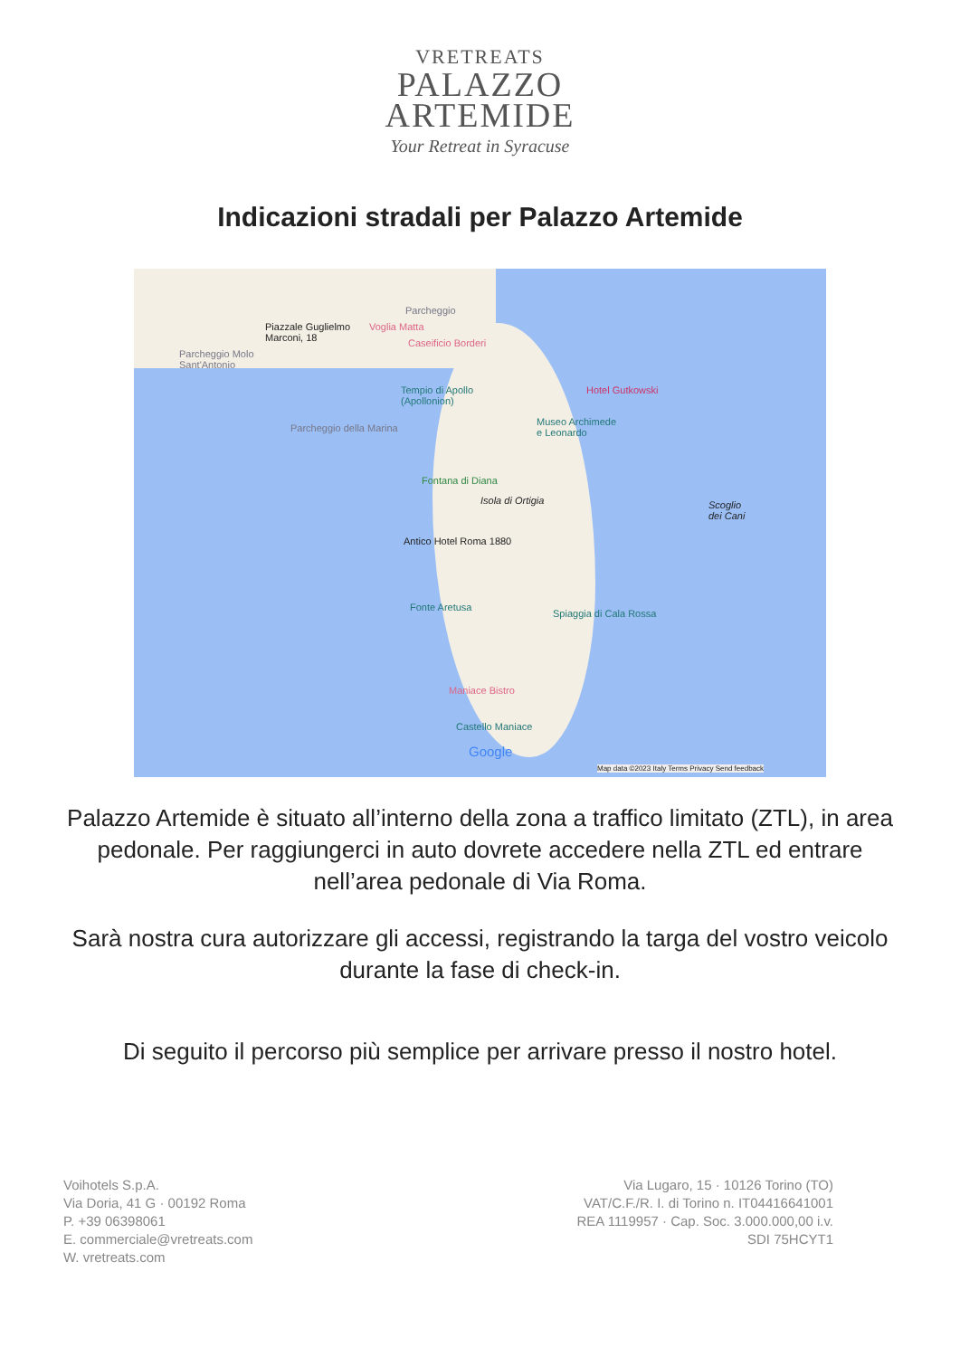VRETREATS
PALAZZO
ARTEMIDE
Your Retreat in Syracuse
Indicazioni stradali per Palazzo Artemide
Piazzale Guglielmo
Marconi, 18
Voglia Matta
Parcheggio
Caseificio Borderi
Parcheggio Molo
Sant'Antonio
Tempio di Apollo
(Apollonion)
Hotel Gutkowski
Parcheggio della Marina
Museo Archimede
e Leonardo
Fontana di Diana
Isola di Ortigia Scoglio
dei Cani
Antico Hotel Roma 1880
Fonte Aretusa
Spiaggia di Cala Rossa
Maniace Bistro
Castello Maniace
Google
Map data ©2023 Italy Terms Privacy Send feedback
Palazzo Artemide è situato all’interno della zona a traffico limitato (ZTL), in area pedonale. Per raggiungerci in auto dovrete accedere nella ZTL ed entrare nell’area pedonale di Via Roma.
Sarà nostra cura autorizzare gli accessi, registrando la targa del vostro veicolo durante la fase di check-in.
Di seguito il percorso più semplice per arrivare presso il nostro hotel.
Voihotels S.p.A.
Via Doria, 41 G · 00192 Roma
P. +39 06398061
E. commerciale@vretreats.com
W. vretreats.com
Via Lugaro, 15 · 10126 Torino (TO)
VAT/C.F./R. I. di Torino n. IT04416641001
REA 1119957 · Cap. Soc. 3.000.000,00 i.v.
SDI 75HCYT1